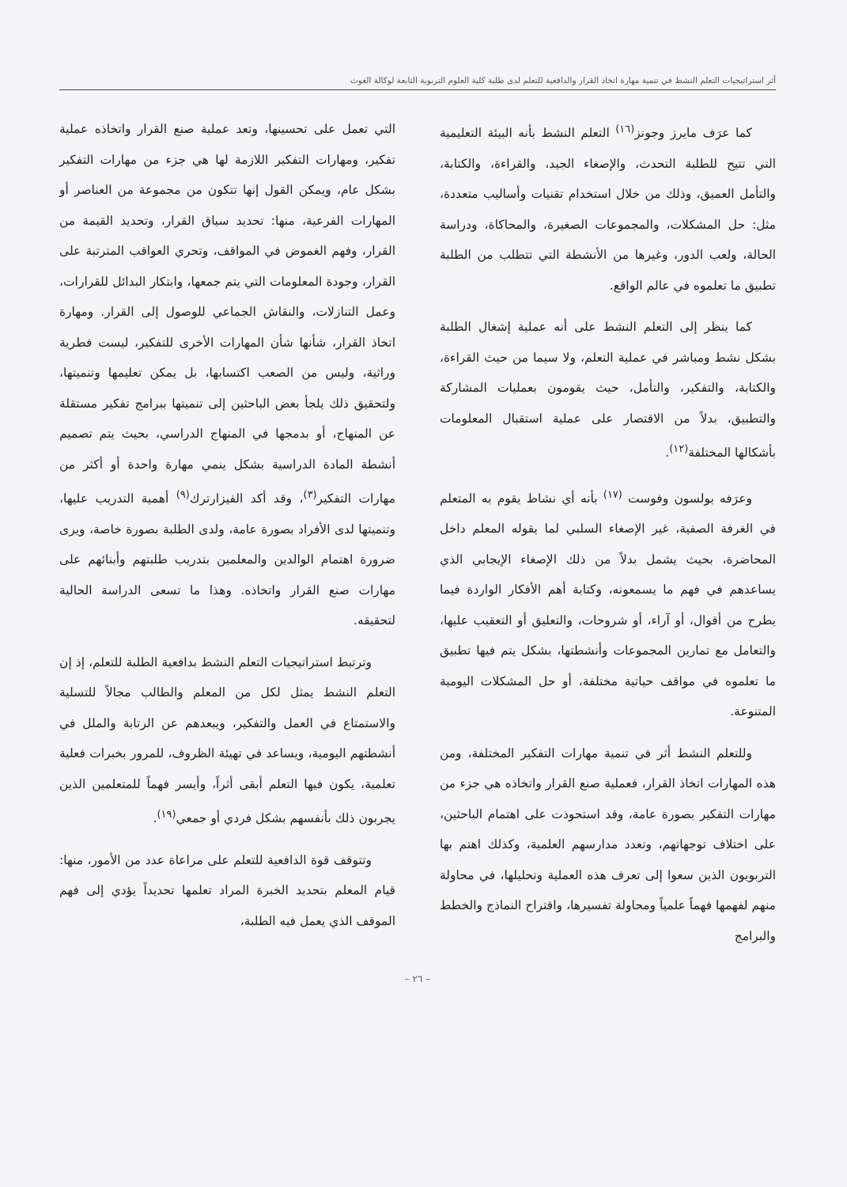أثر استراتيجيات التعلم النشط في تنمية مهارة اتخاذ القرار والدافعية للتعلم لدى طلبة كلية العلوم التربوية التابعة لوكالة الغوث
كما عرَف مايرز وجونز<sup>(١٦)</sup> التعلم النشط بأنه البيئة التعليمية التي تتيح للطلبة التحدث، والإصغاء الجيد، والقراءة، والكتابة، والتأمل العميق، وذلك من خلال استخدام تقنيات وأساليب متعددة، مثل: حل المشكلات، والمجموعات الصغيرة، والمحاكاة، ودراسة الحالة، ولعب الدور، وغيرها من الأنشطة التي تتطلب من الطلبة تطبيق ما تعلموه في عالم الواقع.
كما ينظر إلى التعلم النشط على أنه عملية إشغال الطلبة بشكل نشط ومباشر في عملية التعلم، ولا سيما من حيث القراءة، والكتابة، والتفكير، والتأمل، حيث يقومون بعمليات المشاركة والتطبيق، بدلاً من الاقتصار على عملية استقبال المعلومات بأشكالها المختلفة<sup>(١٢)</sup>.
وعرَفه بولسون وفوست <sup>(١٧)</sup> بأنه أي نشاط يقوم به المتعلم في الغرفة الصفية، غير الإصغاء السلبي لما يقوله المعلم داخل المحاضرة، بحيث يشمل بدلاً من ذلك الإصغاء الإيجابي الذي يساعدهم في فهم ما يسمعونه، وكتابة أهم الأفكار الواردة فيما يطرح من أقوال، أو آراء، أو شروحات، والتعليق أو التعقيب عليها، والتعامل مع تمارين المجموعات وأنشطتها، بشكل يتم فيها تطبيق ما تعلموه في مواقف حياتية مختلفة، أو حل المشكلات اليومية المتنوعة.
وللتعلم النشط أثر في تنمية مهارات التفكير المختلفة، ومن هذه المهارات اتخاذ القرار، فعملية صنع القرار واتخاذه هي جزء من مهارات التفكير بصورة عامة، وقد استحوذت على اهتمام الباحثين، على اختلاف توجهاتهم، وتعدد مدارسهم العلمية، وكذلك اهتم بها التربويون الذين سعوا إلى تعرف هذه العملية وتحليلها، في محاولة منهم لفهمها فهماً علمياً ومحاولة تفسيرها، واقتراح النماذج والخطط والبرامج
التي تعمل على تحسينها، وتعد عملية صنع القرار واتخاذه عملية تفكير، ومهارات التفكير اللازمة لها هي جزء من مهارات التفكير بشكل عام، ويمكن القول إنها تتكون من مجموعة من العناصر أو المهارات الفرعية، منها: تحديد سياق القرار، وتحديد القيمة من القرار، وفهم الغموض في المواقف، وتحري العواقب المترتبة على القرار، وجودة المعلومات التي يتم جمعها، وابتكار البدائل للقرارات، وعمل التنازلات، والنقاش الجماعي للوصول إلى القرار. ومهارة اتخاذ القرار، شأنها شأن المهارات الأخرى للتفكير، ليست فطرية وراثية، وليس من الصعب اكتسابها، بل يمكن تعليمها وتنميتها، ولتحقيق ذلك يلجأ بعض الباحثين إلى تنميتها ببرامج تفكير مستقلة عن المنهاج، أو بدمجها في المنهاج الدراسي، بحيث يتم تصميم أنشطة المادة الدراسية بشكل ينمي مهارة واحدة أو أكثر من مهارات التفكير<sup>(٣)</sup>، وقد أكد الفيزارترك<sup>(٩)</sup> أهمية التدريب عليها، وتنميتها لدى الأفراد بصورة عامة، ولدى الطلبة بصورة خاصة، ويرى ضرورة اهتمام الوالدين والمعلمين بتدريب طلبتهم وأبنائهم على مهارات صنع القرار واتخاذه. وهذا ما تسعى الدراسة الحالية لتحقيقه.
وترتبط استراتيجيات التعلم النشط بدافعية الطلبة للتعلم، إذ إن التعلم النشط يمثل لكل من المعلم والطالب مجالاً للتسلية والاستمتاع في العمل والتفكير، ويبعدهم عن الرتابة والملل في أنشطتهم اليومية، ويساعد في تهيئة الظروف، للمرور بخبرات فعلية تعلمية، يكون فيها التعلم أبقى أثراً، وأيسر فهماً للمتعلمين الذين يجربون ذلك بأنفسهم بشكل فردي أو جمعي<sup>(١٩)</sup>.
وتتوقف قوة الدافعية للتعلم على مراعاة عدد من الأمور، منها: قيام المعلم بتحديد الخبرة المراد تعلمها تحديداً يؤدي إلى فهم الموقف الذي يعمل فيه الطلبة،
– ٢٦ –